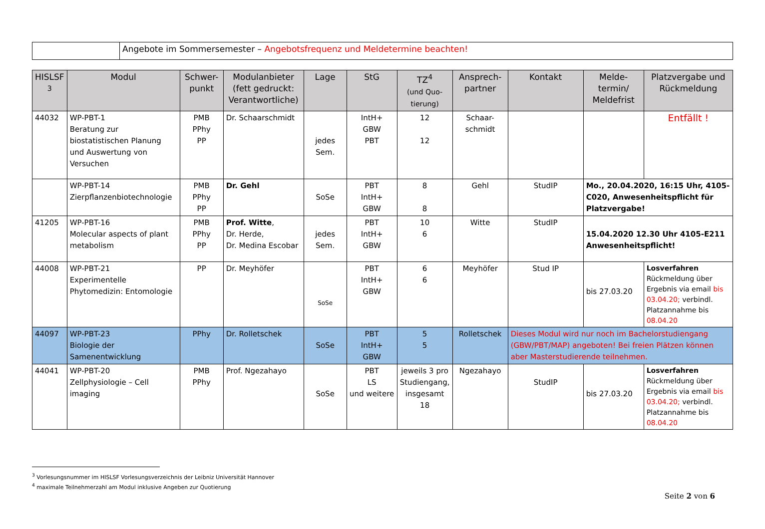| | Angebote im Sommersemester – Angebotsfrequenz und Meldetermine beachten! |
| HISLSF <sup>3</sup> | Modul | Schwer-punkt | Modulanbieter (fett gedruckt: Verantwortliche) | Lage | StG | TZ<sup>4</sup> (und Quo-tierung) | Ansprech-partner | Kontakt | Melde-termin/ Meldefrist | Platzvergabe und Rückmeldung |
| --- | --- | --- | --- | --- | --- | --- | --- | --- | --- | --- |
| 44032 | WP-PBT-1 Beratung zur biostatistischen Planung und Auswertung von Versuchen | PMB PPhy PP | Dr. Schaarschmidt | jedes Sem. | IntH+ GBW PBT | 12 12 | Schaar-schmidt | | | Entfällt ! |
| | WP-PBT-14 Zierpflanzenbiotechnologie | PMB PPhy PP | Dr. Gehl | SoSe | PBT IntH+ GBW | 8 8 | Gehl | StudIP | Mo., 20.04.2020, 16:15 Uhr, 4105-C020, Anwesenheitspflicht für Platzvergabe! | |
| 41205 | WP-PBT-16 Molecular aspects of plant metabolism | PMB PPhy PP | Prof. Witte , Dr. Herde, Dr. Medina Escobar | jedes Sem. | PBT IntH+ GBW | 10 6 | Witte | StudIP | 15.04.2020 12.30 Uhr 4105-E211 Anwesenheitspflicht! | |
| 44008 | WP-PBT-21 Experimentelle Phytomedizin: Entomologie | PP | Dr. Meyhöfer | SoSe | PBT IntH+ GBW | 6 6 | Meyhöfer | Stud IP | bis 27.03.20 | Losverfahren Rückmeldung über Ergebnis via email bis 03.04.20; verbindl. Platzannahme bis 08.04.20 |
| 44097 | WP-PBT-23 Biologie der Samenentwicklung | PPhy | Dr. Rolletschek | SoSe | PBT IntH+ GBW | 5 5 | Rolletschek | Dieses Modul wird nur noch im Bachelorstudiengang (GBW/PBT/MAP) angeboten! Bei freien Plätzen können aber Masterstudierende teilnehmen. | | |
| 44041 | WP-PBT-20 Zellphysiologie – Cell imaging | PMB PPhy | Prof. Ngezahayo | SoSe | PBT LS und weitere | jeweils 3 pro Studiengang, insgesamt 18 | Ngezahayo | StudIP | bis 27.03.20 | Losverfahren Rückmeldung über Ergebnis via email bis 03.04.20; verbindl. Platzannahme bis 08.04.20 |
<sup>3</sup> Vorlesungsnummer im HISLSF Vorlesungsverzeichnis der Leibniz Universität Hannover
<sup>4</sup> maximale Teilnehmerzahl am Modul inklusive Angeben zur Quotierung
Seite 2 von 6